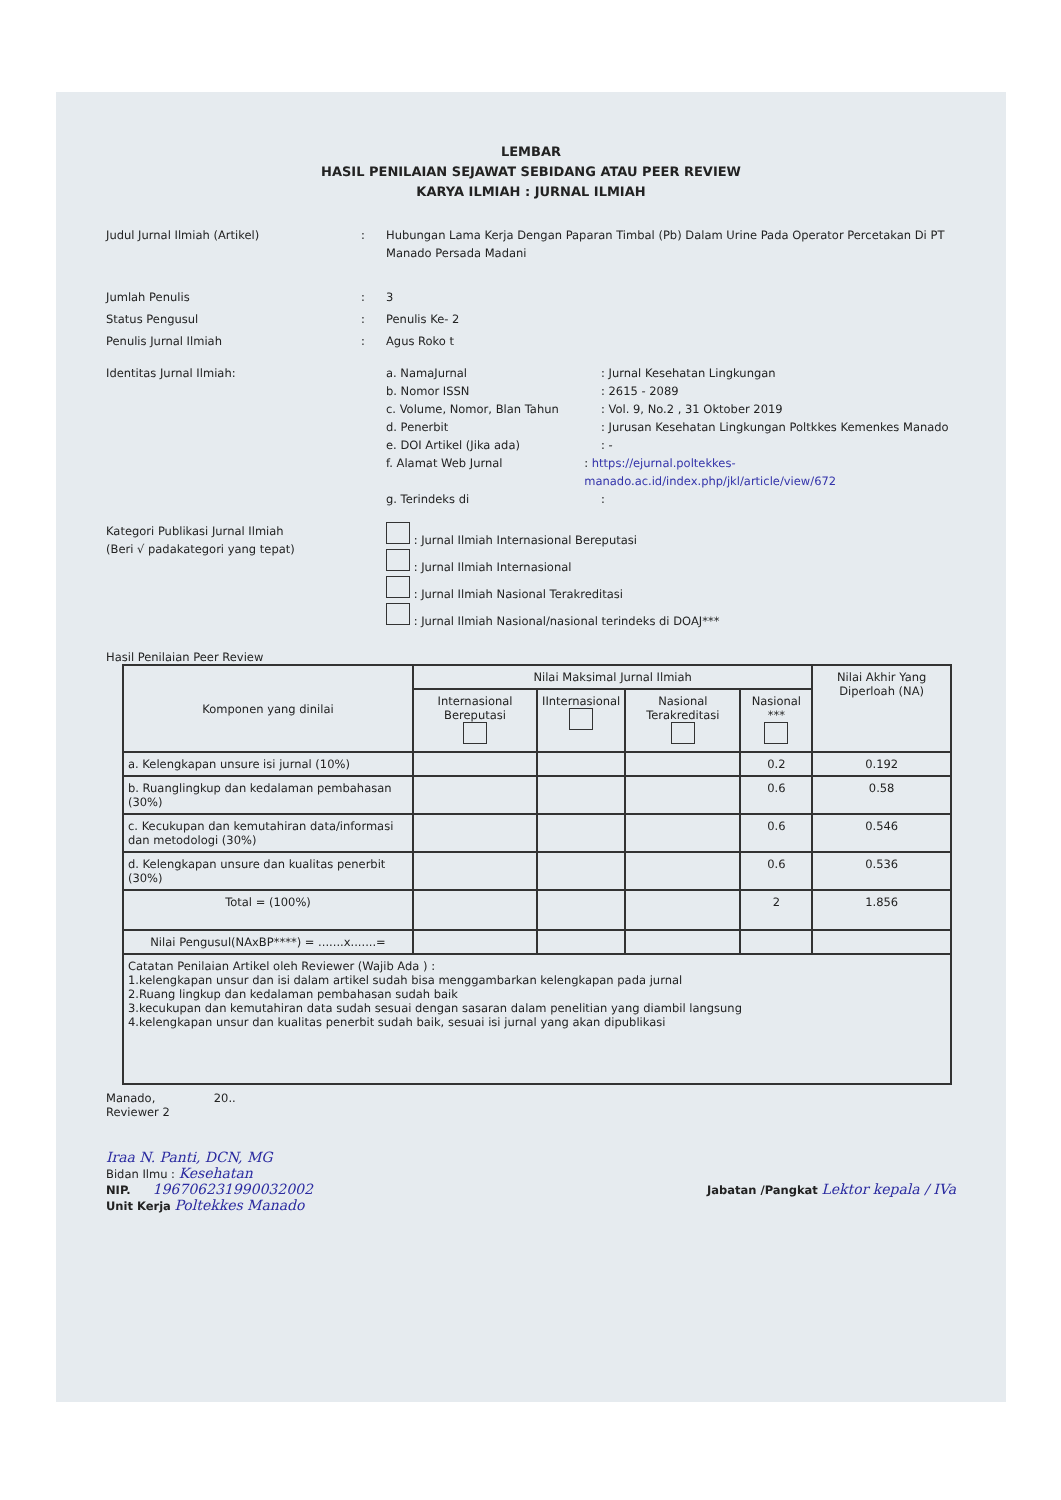LEMBAR
HASIL PENILAIAN SEJAWAT SEBIDANG ATAU PEER REVIEW
KARYA ILMIAH : JURNAL ILMIAH
Judul Jurnal Ilmiah (Artikel) : Hubungan Lama Kerja Dengan Paparan Timbal (Pb) Dalam Urine Pada Operator Percetakan Di PT Manado Persada Madani
Jumlah Penulis : 3
Status Pengusul : Penulis Ke- 2
Penulis Jurnal Ilmiah : Agus Roko t
Identitas Jurnal Ilmiah: a. NamaJurnal : Jurnal Kesehatan Lingkungan
b. Nomor ISSN : 2615 - 2089
c. Volume, Nomor, Blan Tahun : Vol. 9, No.2 , 31 Oktober 2019
d. Penerbit : Jurusan Kesehatan Lingkungan Poltkkes Kemenkes Manado
e. DOI Artikel (Jika ada) : -
f. Alamat Web Jurnal : https://ejurnal.poltekkes-manado.ac.id/index.php/jkl/article/view/672
g. Terindeks di :
Kategori Publikasi Jurnal Ilmiah
(Beri √ padakategori yang tepat)
: Jurnal Ilmiah Internasional Bereputasi
: Jurnal Ilmiah Internasional
: Jurnal Ilmiah Nasional Terakreditasi
: Jurnal Ilmiah Nasional/nasional terindeks di DOAJ***
Hasil Penilaian Peer Review
| Komponen yang dinilai | Nilai Maksimal Jurnal Ilmiah | | | | Nilai Akhir Yang Diperloah (NA) |
| --- | --- | --- | --- | --- | --- |
| | Internasional Bereputasi | IInternasional | Nasional Terakreditasi | Nasional *** | |
| a. Kelengkapan unsure isi jurnal (10%) | | | | 0.2 | 0.192 |
| b. Ruanglingkup dan kedalaman pembahasan (30%) | | | | 0.6 | 0.58 |
| c. Kecukupan dan kemutahiran data/informasi dan metodologi (30%) | | | | 0.6 | 0.546 |
| d. Kelengkapan unsure dan kualitas penerbit (30%) | | | | 0.6 | 0.536 |
| Total = (100%) | | | | 2 | 1.856 |
| Nilai Pengusul(NAxBP****) = .......x.......= | | | | | |
| Catatan Penilaian Artikel oleh Reviewer (Wajib Ada ) : 1.kelengkapan unsur dan isi dalam artikel sudah bisa menggambarkan kelengkapan pada jurnal 2.Ruang lingkup dan kedalaman pembahasan sudah baik 3.kecukupan dan kemutahiran data sudah sesuai dengan sasaran dalam penelitian yang diambil langsung 4.kelengkapan unsur dan kualitas penerbit sudah baik, sesuai isi jurnal yang akan dipublikasi | | | | | |
Manado, 20..
Reviewer 2
Iraa N. Panti, DCN, MG
Bidan Ilmu : Kesehatan
NIP. 196706231990032002
Unit Kerja Poltekkes Manado
Jabatan /Pangkat Lektor kepala / IVa